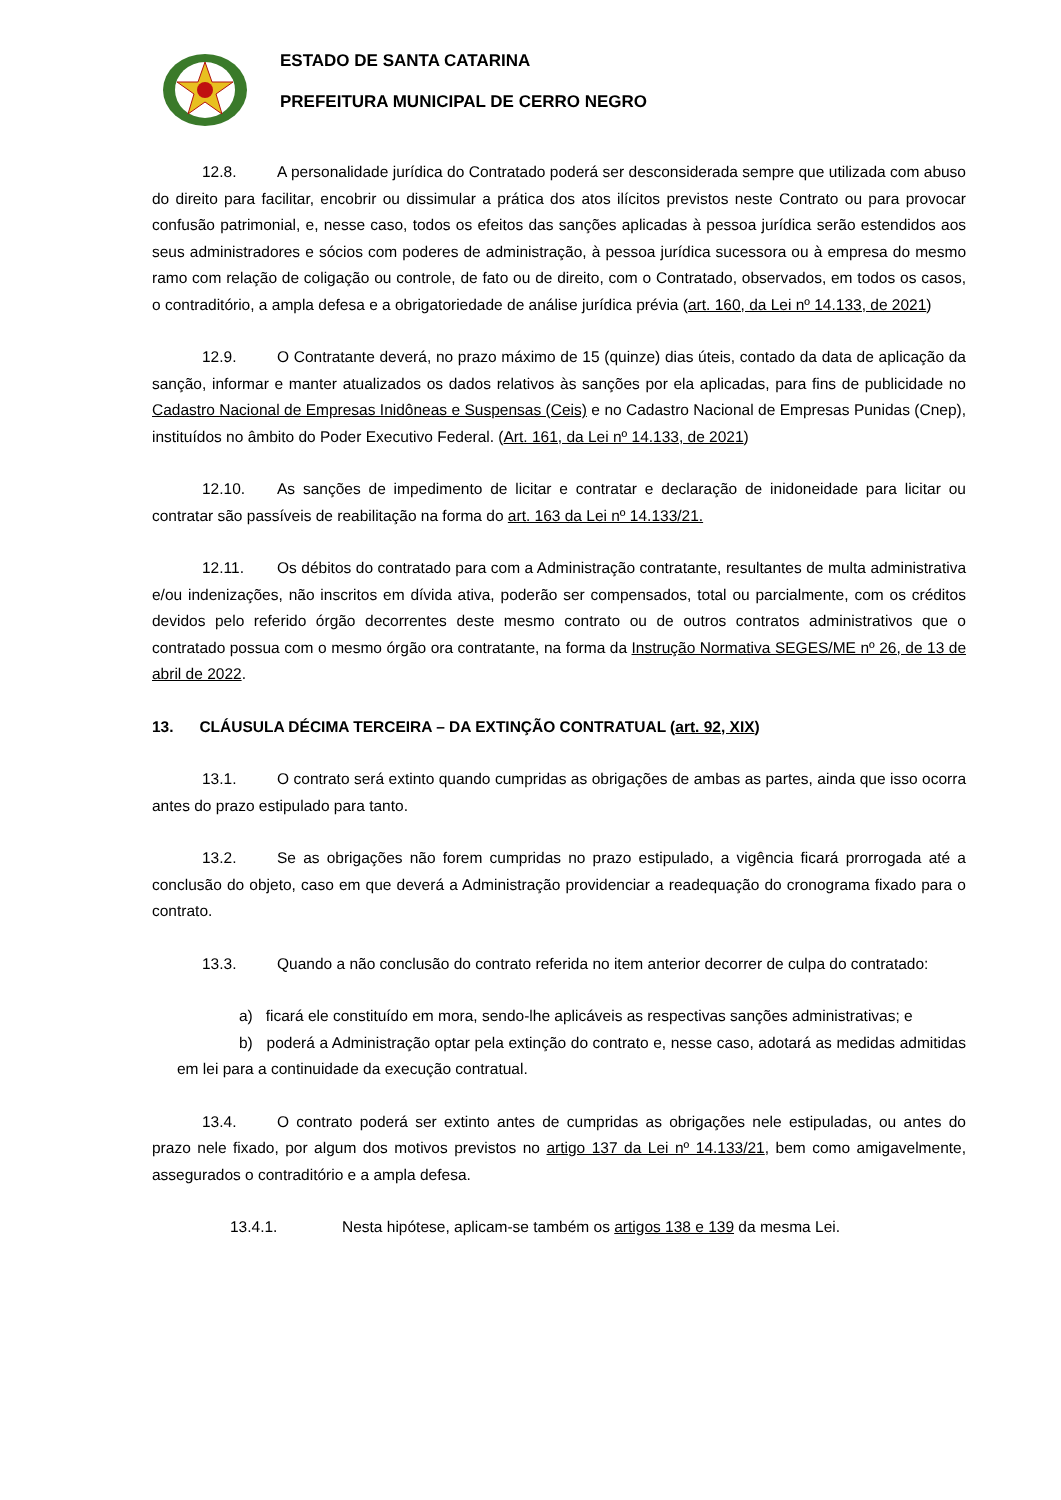ESTADO DE SANTA CATARINA
PREFEITURA MUNICIPAL DE CERRO NEGRO
12.8. A personalidade jurídica do Contratado poderá ser desconsiderada sempre que utilizada com abuso do direito para facilitar, encobrir ou dissimular a prática dos atos ilícitos previstos neste Contrato ou para provocar confusão patrimonial, e, nesse caso, todos os efeitos das sanções aplicadas à pessoa jurídica serão estendidos aos seus administradores e sócios com poderes de administração, à pessoa jurídica sucessora ou à empresa do mesmo ramo com relação de coligação ou controle, de fato ou de direito, com o Contratado, observados, em todos os casos, o contraditório, a ampla defesa e a obrigatoriedade de análise jurídica prévia (art. 160, da Lei nº 14.133, de 2021)
12.9. O Contratante deverá, no prazo máximo de 15 (quinze) dias úteis, contado da data de aplicação da sanção, informar e manter atualizados os dados relativos às sanções por ela aplicadas, para fins de publicidade no Cadastro Nacional de Empresas Inidôneas e Suspensas (Ceis) e no Cadastro Nacional de Empresas Punidas (Cnep), instituídos no âmbito do Poder Executivo Federal. (Art. 161, da Lei nº 14.133, de 2021)
12.10. As sanções de impedimento de licitar e contratar e declaração de inidoneidade para licitar ou contratar são passíveis de reabilitação na forma do art. 163 da Lei nº 14.133/21.
12.11. Os débitos do contratado para com a Administração contratante, resultantes de multa administrativa e/ou indenizações, não inscritos em dívida ativa, poderão ser compensados, total ou parcialmente, com os créditos devidos pelo referido órgão decorrentes deste mesmo contrato ou de outros contratos administrativos que o contratado possua com o mesmo órgão ora contratante, na forma da Instrução Normativa SEGES/ME nº 26, de 13 de abril de 2022.
13. CLÁUSULA DÉCIMA TERCEIRA – DA EXTINÇÃO CONTRATUAL (art. 92, XIX)
13.1. O contrato será extinto quando cumpridas as obrigações de ambas as partes, ainda que isso ocorra antes do prazo estipulado para tanto.
13.2. Se as obrigações não forem cumpridas no prazo estipulado, a vigência ficará prorrogada até a conclusão do objeto, caso em que deverá a Administração providenciar a readequação do cronograma fixado para o contrato.
13.3. Quando a não conclusão do contrato referida no item anterior decorrer de culpa do contratado:
a) ficará ele constituído em mora, sendo-lhe aplicáveis as respectivas sanções administrativas; e
b) poderá a Administração optar pela extinção do contrato e, nesse caso, adotará as medidas admitidas em lei para a continuidade da execução contratual.
13.4. O contrato poderá ser extinto antes de cumpridas as obrigações nele estipuladas, ou antes do prazo nele fixado, por algum dos motivos previstos no artigo 137 da Lei nº 14.133/21, bem como amigavelmente, assegurados o contraditório e a ampla defesa.
13.4.1. Nesta hipótese, aplicam-se também os artigos 138 e 139 da mesma Lei.